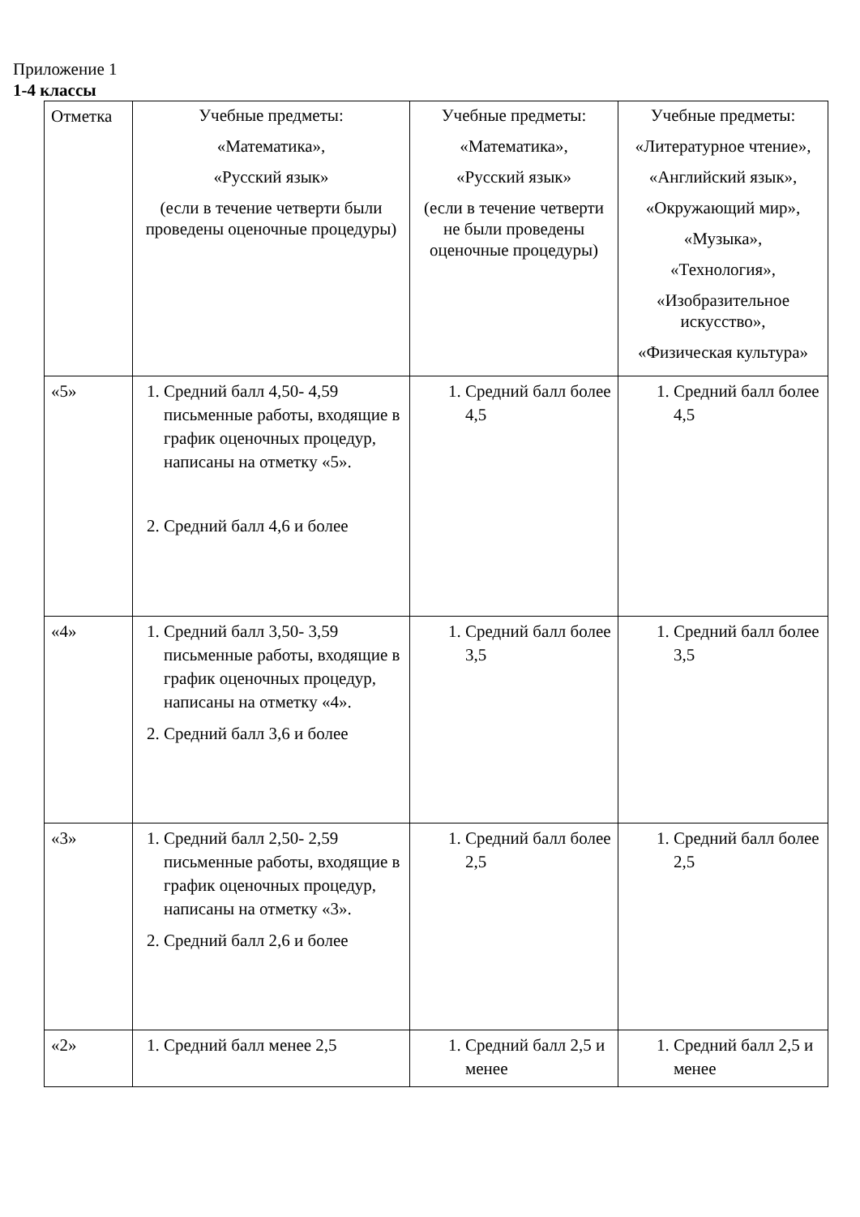Приложение 1
1-4 классы
| Отметка | Учебные предметы: «Математика», «Русский язык» (если в течение четверти были проведены оценочные процедуры) | Учебные предметы: «Математика», «Русский язык» (если в течение четверти не были проведены оценочные процедуры) | Учебные предметы: «Литературное чтение», «Английский язык», «Окружающий мир», «Музыка», «Технология», «Изобразительное искусство», «Физическая культура» |
| «5» | 1. Средний балл 4,50- 4,59 письменные работы, входящие в график оценочных процедур, написаны на отметку «5». 2. Средний балл 4,6 и более | 1. Средний балл более 4,5 | 1. Средний балл более 4,5 |
| «4» | 1. Средний балл 3,50- 3,59 письменные работы, входящие в график оценочных процедур, написаны на отметку «4». 2. Средний балл 3,6 и более | 1. Средний балл более 3,5 | 1. Средний балл более 3,5 |
| «3» | 1. Средний балл 2,50- 2,59 письменные работы, входящие в график оценочных процедур, написаны на отметку «3». 2. Средний балл 2,6 и более | 1. Средний балл более 2,5 | 1. Средний балл более 2,5 |
| «2» | 1. Средний балл менее 2,5 | 1. Средний балл 2,5 и менее | 1. Средний балл 2,5 и менее |